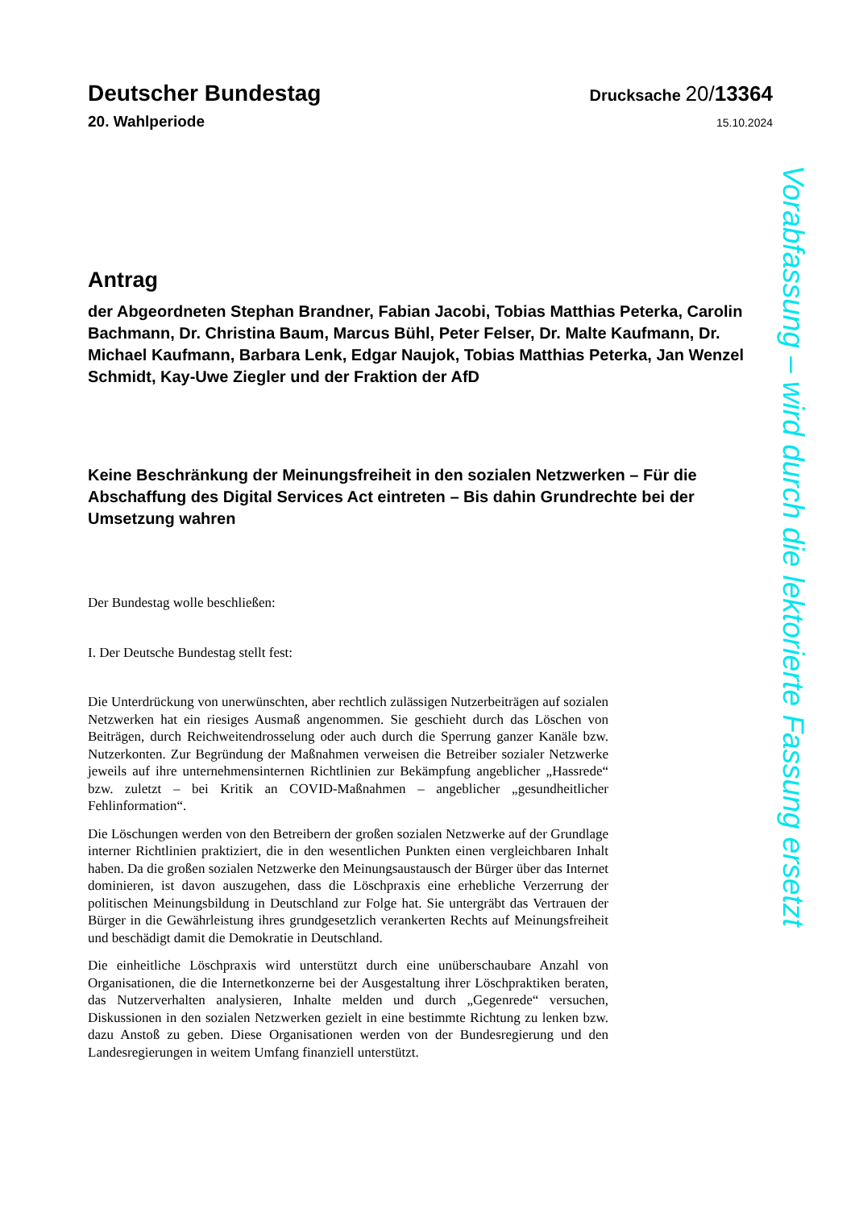Deutscher Bundestag
Drucksache 20/13364
20. Wahlperiode
15.10.2024
Antrag
der Abgeordneten Stephan Brandner, Fabian Jacobi, Tobias Matthias Peterka, Carolin Bachmann, Dr. Christina Baum, Marcus Bühl, Peter Felser, Dr. Malte Kaufmann, Dr. Michael Kaufmann, Barbara Lenk, Edgar Naujok, Tobias Matthias Peterka, Jan Wenzel Schmidt, Kay-Uwe Ziegler und der Fraktion der AfD
Keine Beschränkung der Meinungsfreiheit in den sozialen Netzwerken – Für die Abschaffung des Digital Services Act eintreten – Bis dahin Grundrechte bei der Umsetzung wahren
Der Bundestag wolle beschließen:
I. Der Deutsche Bundestag stellt fest:
Die Unterdrückung von unerwünschten, aber rechtlich zulässigen Nutzerbeiträgen auf sozialen Netzwerken hat ein riesiges Ausmaß angenommen. Sie geschieht durch das Löschen von Beiträgen, durch Reichweitendrosselung oder auch durch die Sperrung ganzer Kanäle bzw. Nutzerkonten. Zur Begründung der Maßnahmen verweisen die Betreiber sozialer Netzwerke jeweils auf ihre unternehmensinternen Richtlinien zur Bekämpfung angeblicher „Hassrede“ bzw. zuletzt – bei Kritik an COVID-Maßnahmen – angeblicher „gesundheitlicher Fehlinformation“.
Die Löschungen werden von den Betreibern der großen sozialen Netzwerke auf der Grundlage interner Richtlinien praktiziert, die in den wesentlichen Punkten einen vergleichbaren Inhalt haben. Da die großen sozialen Netzwerke den Meinungsaustausch der Bürger über das Internet dominieren, ist davon auszugehen, dass die Löschpraxis eine erhebliche Verzerrung der politischen Meinungsbildung in Deutschland zur Folge hat. Sie untergräbt das Vertrauen der Bürger in die Gewährleistung ihres grundgesetzlich verankerten Rechts auf Meinungsfreiheit und beschädigt damit die Demokratie in Deutschland.
Die einheitliche Löschpraxis wird unterstützt durch eine unüberschaubare Anzahl von Organisationen, die die Internetkonzerne bei der Ausgestaltung ihrer Löschpraktiken beraten, das Nutzerverhalten analysieren, Inhalte melden und durch „Gegenrede“ versuchen, Diskussionen in den sozialen Netzwerken gezielt in eine bestimmte Richtung zu lenken bzw. dazu Anstoß zu geben. Diese Organisationen werden von der Bundesregierung und den Landesregierungen in weitem Umfang finanziell unterstützt.
Vorabfassung – wird durch die lektorierte Fassung ersetzt